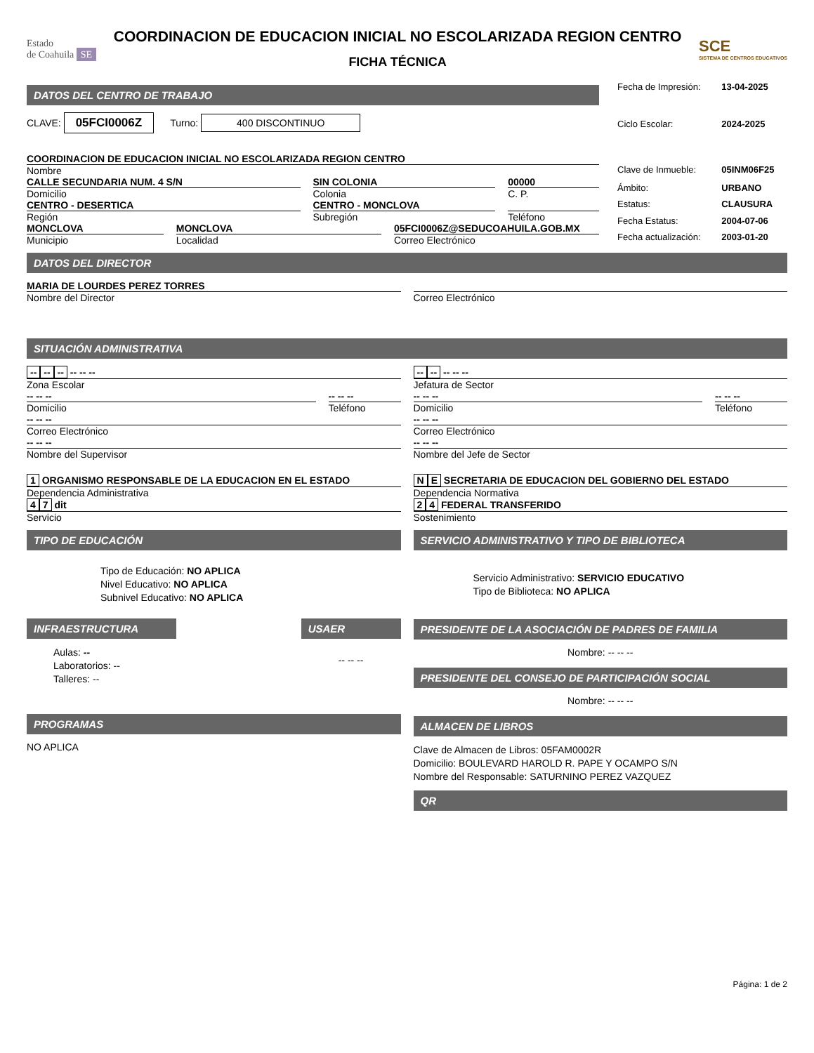Estado
de Coahuila SE
COORDINACION DE EDUCACION INICIAL NO ESCOLARIZADA REGION CENTRO
FICHA TÉCNICA
SCE
SISTEMA DE CENTROS EDUCATIVOS
DATOS DEL CENTRO DE TRABAJO
CLAVE: 05FCI0006Z Turno: 400 DISCONTINUO
COORDINACION DE EDUCACION INICIAL NO ESCOLARIZADA REGION CENTRO
Nombre
CALLE SECUNDARIA NUM. 4 S/N
Domicilio
SIN COLONIA
Colonia
00000
C. P.
CENTRO - DESERTICA
Región
CENTRO - MONCLOVA
Subregión
Teléfono
MONCLOVA
Municipio
MONCLOVA
Localidad
05FCI0006Z@SEDUCOAHUILA.GOB.MX
Correo Electrónico
| Fecha de Impresión: | 13-04-2025 |
| Ciclo Escolar: | 2024-2025 |
| Clave de Inmueble: | 05INM06F25 |
| Ámbito: | URBANO |
| Estatus: | CLAUSURA |
| Fecha Estatus: | 2004-07-06 |
| Fecha actualización: | 2003-01-20 |
DATOS DEL DIRECTOR
MARIA DE LOURDES PEREZ TORRES
Nombre del Director
Correo Electrónico
SITUACIÓN ADMINISTRATIVA
-- -- -- -- -- --
Zona Escolar
-- -- --
Domicilio
-- -- --
Teléfono
-- -- --
Correo Electrónico
-- -- --
Nombre del Supervisor
1 ORGANISMO RESPONSABLE DE LA EDUCACION EN EL ESTADO
Dependencia Administrativa
4 7 dit
Servicio
-- -- -- -- --
Jefatura de Sector
-- -- --
Domicilio
-- -- --
Teléfono
-- -- --
Correo Electrónico
-- -- --
Nombre del Jefe de Sector
N E SECRETARIA DE EDUCACION DEL GOBIERNO DEL ESTADO
Dependencia Normativa
2 4 FEDERAL TRANSFERIDO
Sostenimiento
TIPO DE EDUCACIÓN
Tipo de Educación: NO APLICA
Nivel Educativo: NO APLICA
Subnivel Educativo: NO APLICA
INFRAESTRUCTURA
Aulas: --
Laboratorios: --
Talleres: --
USAER
-- -- --
PROGRAMAS
NO APLICA
SERVICIO ADMINISTRATIVO Y TIPO DE BIBLIOTECA
Servicio Administrativo: SERVICIO EDUCATIVO
Tipo de Biblioteca: NO APLICA
PRESIDENTE DE LA ASOCIACIÓN DE PADRES DE FAMILIA
Nombre: -- -- --
PRESIDENTE DEL CONSEJO DE PARTICIPACIÓN SOCIAL
Nombre: -- -- --
ALMACEN DE LIBROS
Clave de Almacen de Libros: 05FAM0002R
Domicilio: BOULEVARD HAROLD R. PAPE Y OCAMPO S/N
Nombre del Responsable: SATURNINO PEREZ VAZQUEZ
QR
Página: 1 de 2